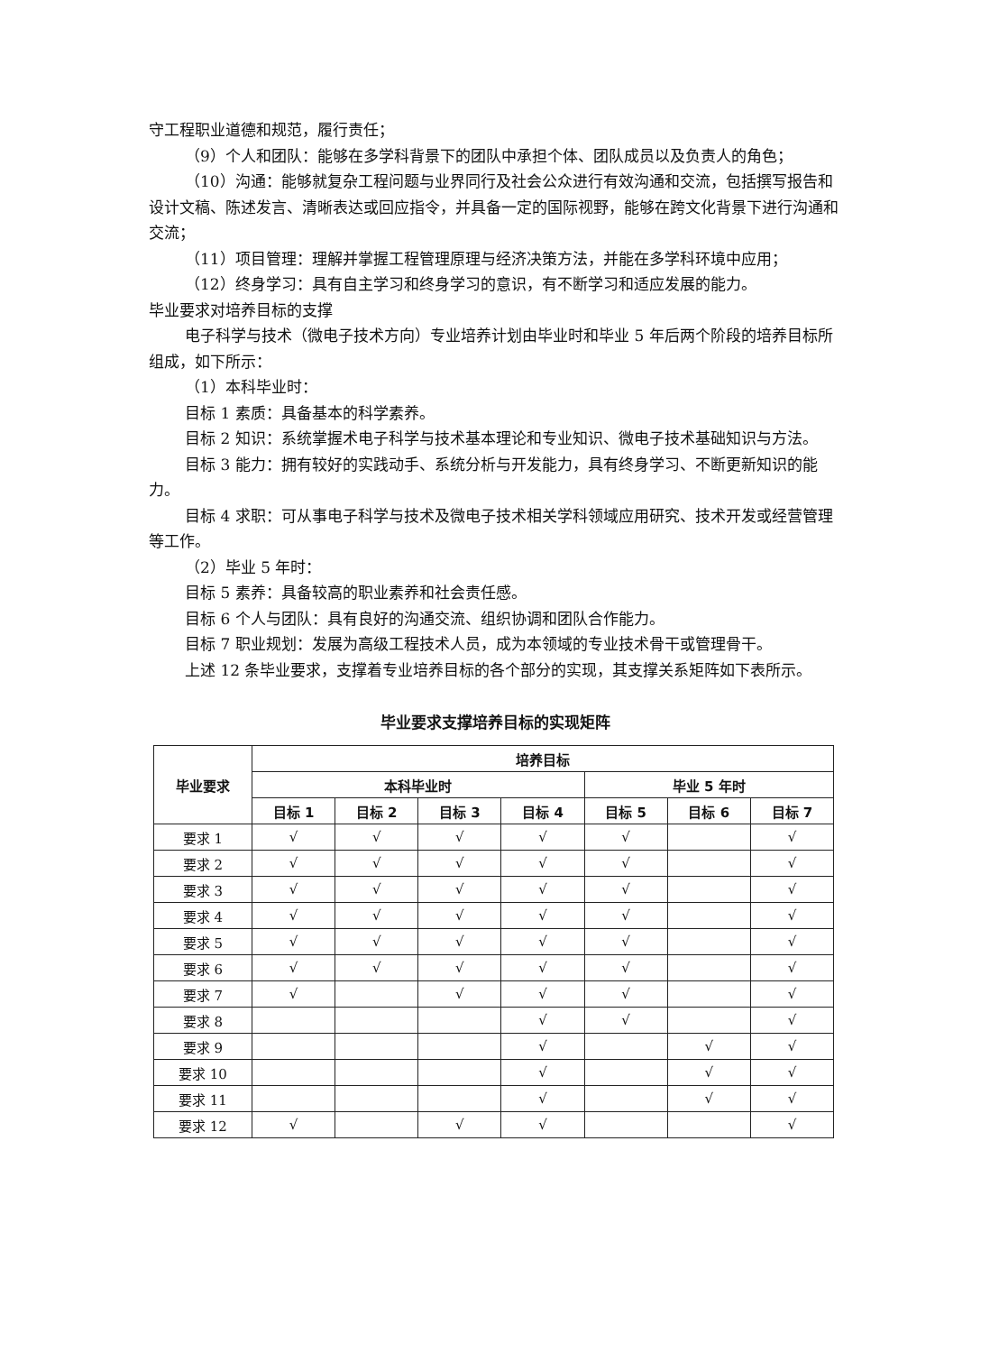守工程职业道德和规范，履行责任；
（9）个人和团队：能够在多学科背景下的团队中承担个体、团队成员以及负责人的角色；
（10）沟通：能够就复杂工程问题与业界同行及社会公众进行有效沟通和交流，包括撰写报告和设计文稿、陈述发言、清晰表达或回应指令，并具备一定的国际视野，能够在跨文化背景下进行沟通和交流；
（11）项目管理：理解并掌握工程管理原理与经济决策方法，并能在多学科环境中应用；
（12）终身学习：具有自主学习和终身学习的意识，有不断学习和适应发展的能力。
毕业要求对培养目标的支撑
电子科学与技术（微电子技术方向）专业培养计划由毕业时和毕业 5 年后两个阶段的培养目标所组成，如下所示：
（1）本科毕业时：
目标 1 素质：具备基本的科学素养。
目标 2 知识：系统掌握术电子科学与技术基本理论和专业知识、微电子技术基础知识与方法。
目标 3 能力：拥有较好的实践动手、系统分析与开发能力，具有终身学习、不断更新知识的能力。
目标 4 求职：可从事电子科学与技术及微电子技术相关学科领域应用研究、技术开发或经营管理等工作。
（2）毕业 5 年时：
目标 5 素养：具备较高的职业素养和社会责任感。
目标 6 个人与团队：具有良好的沟通交流、组织协调和团队合作能力。
目标 7 职业规划：发展为高级工程技术人员，成为本领域的专业技术骨干或管理骨干。
上述 12 条毕业要求，支撑着专业培养目标的各个部分的实现，其支撑关系矩阵如下表所示。
毕业要求支撑培养目标的实现矩阵
| 毕业要求 | 培养目标 | | | | | | |
| --- | --- | --- | --- | --- | --- | --- | --- |
| | 本科毕业时 | | | | 毕业 5 年时 | | |
| | 目标 1 | 目标 2 | 目标 3 | 目标 4 | 目标 5 | 目标 6 | 目标 7 |
| 要求 1 | √ | √ | √ | √ | √ | | √ |
| 要求 2 | √ | √ | √ | √ | √ | | √ |
| 要求 3 | √ | √ | √ | √ | √ | | √ |
| 要求 4 | √ | √ | √ | √ | √ | | √ |
| 要求 5 | √ | √ | √ | √ | √ | | √ |
| 要求 6 | √ | √ | √ | √ | √ | | √ |
| 要求 7 | √ | | √ | √ | √ | | √ |
| 要求 8 | | | | √ | √ | | √ |
| 要求 9 | | | | √ | | √ | √ |
| 要求 10 | | | | √ | | √ | √ |
| 要求 11 | | | | √ | | √ | √ |
| 要求 12 | √ | | √ | √ | | | √ |